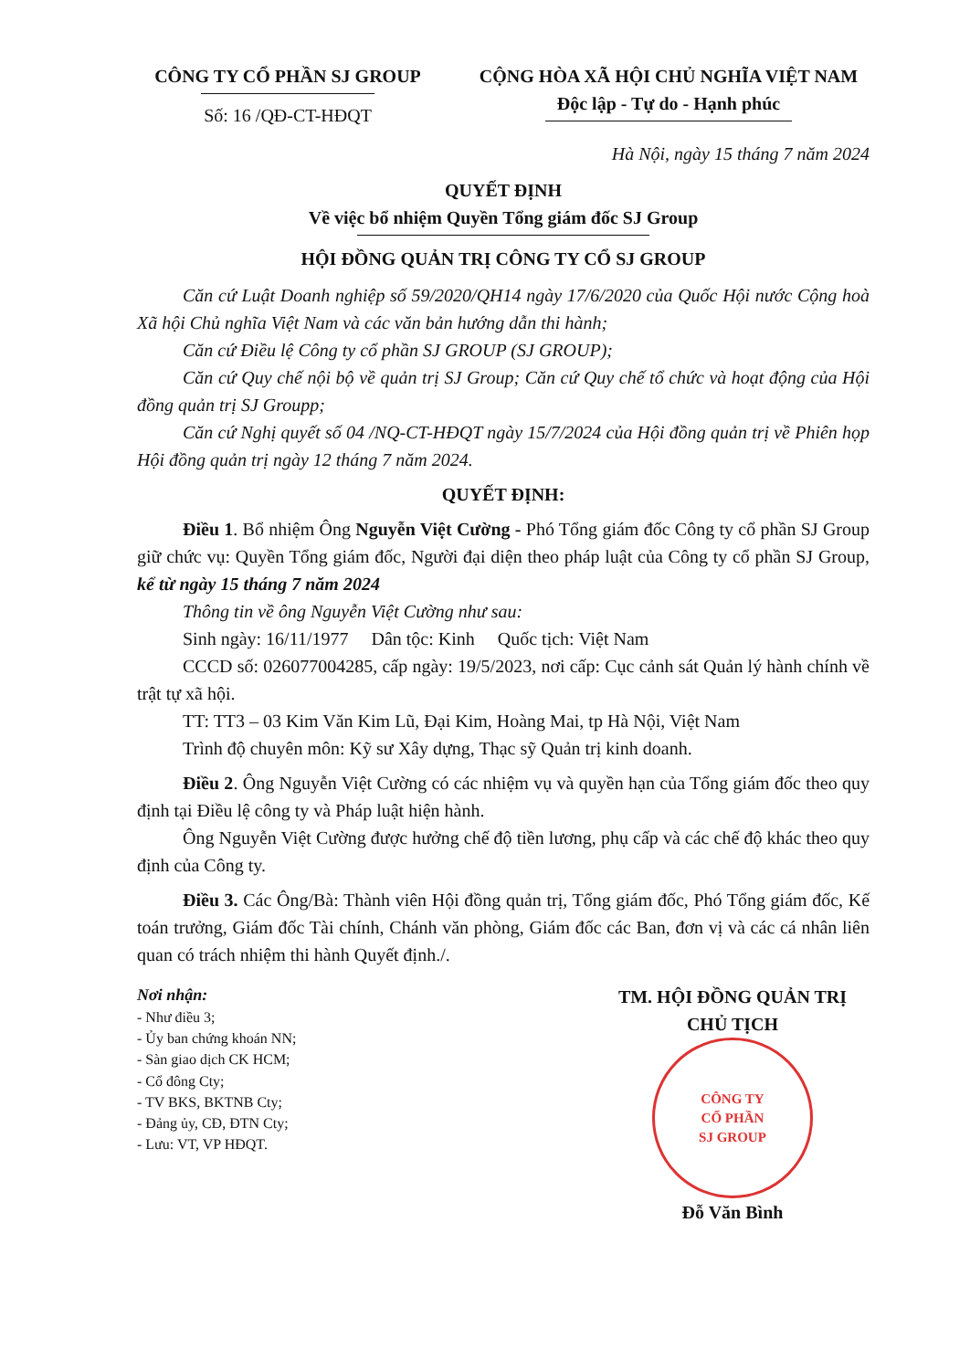CÔNG TY CỔ PHẦN SJ GROUP
Số: 16 /QĐ-CT-HĐQT
CỘNG HÒA XÃ HỘI CHỦ NGHĨA VIỆT NAM
Độc lập - Tự do - Hạnh phúc
Hà Nội, ngày 15 tháng 7 năm 2024
QUYẾT ĐỊNH
Về việc bổ nhiệm Quyền Tổng giám đốc SJ Group
HỘI ĐỒNG QUẢN TRỊ CÔNG TY CỔ SJ GROUP
Căn cứ Luật Doanh nghiệp số 59/2020/QH14 ngày 17/6/2020 của Quốc Hội nước Cộng hoà Xã hội Chủ nghĩa Việt Nam và các văn bản hướng dẫn thi hành;
Căn cứ Điều lệ Công ty cổ phần SJ GROUP (SJ GROUP);
Căn cứ Quy chế nội bộ về quản trị SJ Group; Căn cứ Quy chế tổ chức và hoạt động của Hội đồng quản trị SJ Groupp;
Căn cứ Nghị quyết số 04 /NQ-CT-HĐQT ngày 15/7/2024 của Hội đồng quản trị về Phiên họp Hội đồng quản trị ngày 12 tháng 7 năm 2024.
QUYẾT ĐỊNH:
Điều 1. Bổ nhiệm Ông Nguyễn Việt Cường - Phó Tổng giám đốc Công ty cổ phần SJ Group giữ chức vụ: Quyền Tổng giám đốc, Người đại diện theo pháp luật của Công ty cổ phần SJ Group, kể từ ngày 15 tháng 7 năm 2024
Thông tin về ông Nguyễn Việt Cường như sau:
Sinh ngày: 16/11/1977 Dân tộc: Kinh Quốc tịch: Việt Nam
CCCD số: 026077004285, cấp ngày: 19/5/2023, nơi cấp: Cục cảnh sát Quản lý hành chính về trật tự xã hội.
TT: TT3 – 03 Kim Văn Kim Lũ, Đại Kim, Hoàng Mai, tp Hà Nội, Việt Nam
Trình độ chuyên môn: Kỹ sư Xây dựng, Thạc sỹ Quản trị kinh doanh.
Điều 2. Ông Nguyễn Việt Cường có các nhiệm vụ và quyền hạn của Tổng giám đốc theo quy định tại Điều lệ công ty và Pháp luật hiện hành.
Ông Nguyễn Việt Cường được hưởng chế độ tiền lương, phụ cấp và các chế độ khác theo quy định của Công ty.
Điều 3. Các Ông/Bà: Thành viên Hội đồng quản trị, Tổng giám đốc, Phó Tổng giám đốc, Kế toán trưởng, Giám đốc Tài chính, Chánh văn phòng, Giám đốc các Ban, đơn vị và các cá nhân liên quan có trách nhiệm thi hành Quyết định./.
Nơi nhận:
- Như điều 3;
- Ủy ban chứng khoán NN;
- Sàn giao dịch CK HCM;
- Cổ đông Cty;
- TV BKS, BKTNB Cty;
- Đảng ủy, CĐ, ĐTN Cty;
- Lưu: VT, VP HĐQT.
TM. HỘI ĐỒNG QUẢN TRỊ
CHỦ TỊCH
CÔNG TY
CỔ PHẦN
SJ GROUP
Đỗ Văn Bình